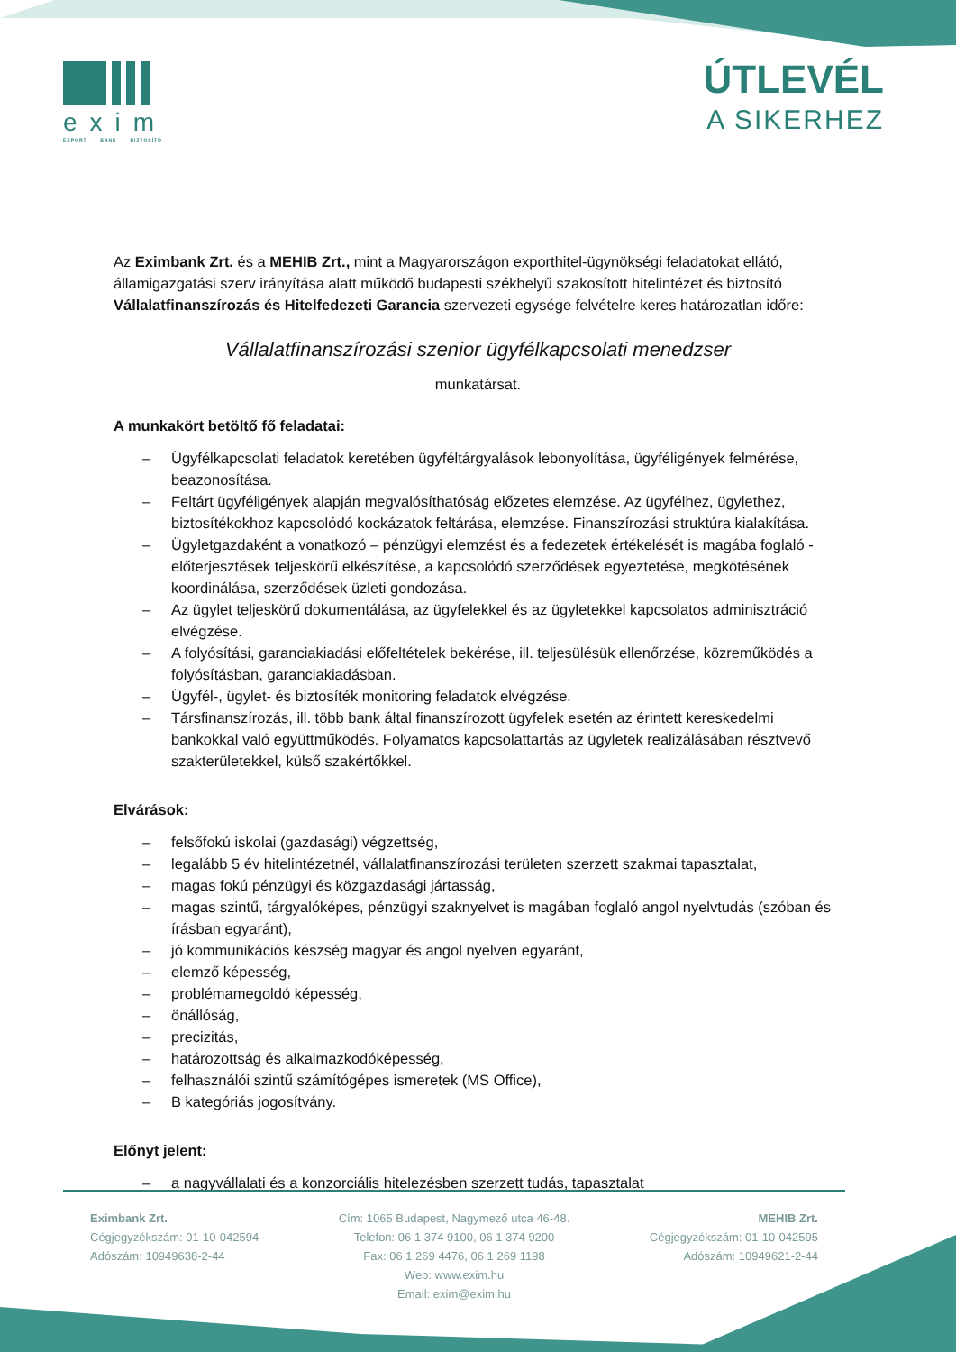exim
EXPORT BANK BIZTOSÍTÓ
ÚTLEVÉL
A SIKERHEZ
Az Eximbank Zrt. és a MEHIB Zrt., mint a Magyarországon exporthitel-ügynökségi feladatokat ellátó, államigazgatási szerv irányítása alatt működő budapesti székhelyű szakosított hitelintézet és biztosító Vállalatfinanszírozás és Hitelfedezeti Garancia szervezeti egysége felvételre keres határozatlan időre:
Vállalatfinanszírozási szenior ügyfélkapcsolati menedzser
munkatársat.
A munkakört betöltő fő feladatai:
– Ügyfélkapcsolati feladatok keretében ügyféltárgyalások lebonyolítása, ügyféligények felmérése, beazonosítása.
– Feltárt ügyféligények alapján megvalósíthatóság előzetes elemzése. Az ügyfélhez, ügylethez, biztosítékokhoz kapcsolódó kockázatok feltárása, elemzése. Finanszírozási struktúra kialakítása.
– Ügyletgazdaként a vonatkozó – pénzügyi elemzést és a fedezetek értékelését is magába foglaló - előterjesztések teljeskörű elkészítése, a kapcsolódó szerződések egyeztetése, megkötésének koordinálása, szerződések üzleti gondozása.
– Az ügylet teljeskörű dokumentálása, az ügyfelekkel és az ügyletekkel kapcsolatos adminisztráció elvégzése.
– A folyósítási, garanciakiadási előfeltételek bekérése, ill. teljesülésük ellenőrzése, közreműködés a folyósításban, garanciakiadásban.
– Ügyfél-, ügylet- és biztosíték monitoring feladatok elvégzése.
– Társfinanszírozás, ill. több bank által finanszírozott ügyfelek esetén az érintett kereskedelmi bankokkal való együttműködés. Folyamatos kapcsolattartás az ügyletek realizálásában résztvevő szakterületekkel, külső szakértőkkel.
Elvárások:
– felsőfokú iskolai (gazdasági) végzettség,
– legalább 5 év hitelintézetnél, vállalatfinanszírozási területen szerzett szakmai tapasztalat,
– magas fokú pénzügyi és közgazdasági jártasság,
– magas szintű, tárgyalóképes, pénzügyi szaknyelvet is magában foglaló angol nyelvtudás (szóban és írásban egyaránt),
– jó kommunikációs készség magyar és angol nyelven egyaránt,
– elemző képesség,
– problémamegoldó képesség,
– önállóság,
– precizitás,
– határozottság és alkalmazkodóképesség,
– felhasználói szintű számítógépes ismeretek (MS Office),
– B kategóriás jogosítvány.
Előnyt jelent:
– a nagyvállalati és a konzorciális hitelezésben szerzett tudás, tapasztalat
Eximbank Zrt.
Cégjegyzékszám: 01-10-042594
Adószám: 10949638-2-44
Cím: 1065 Budapest, Nagymező utca 46-48.
Telefon: 06 1 374 9100, 06 1 374 9200
Fax: 06 1 269 4476, 06 1 269 1198
Web: www.exim.hu
Email: exim@exim.hu
MEHIB Zrt.
Cégjegyzékszám: 01-10-042595
Adószám: 10949621-2-44